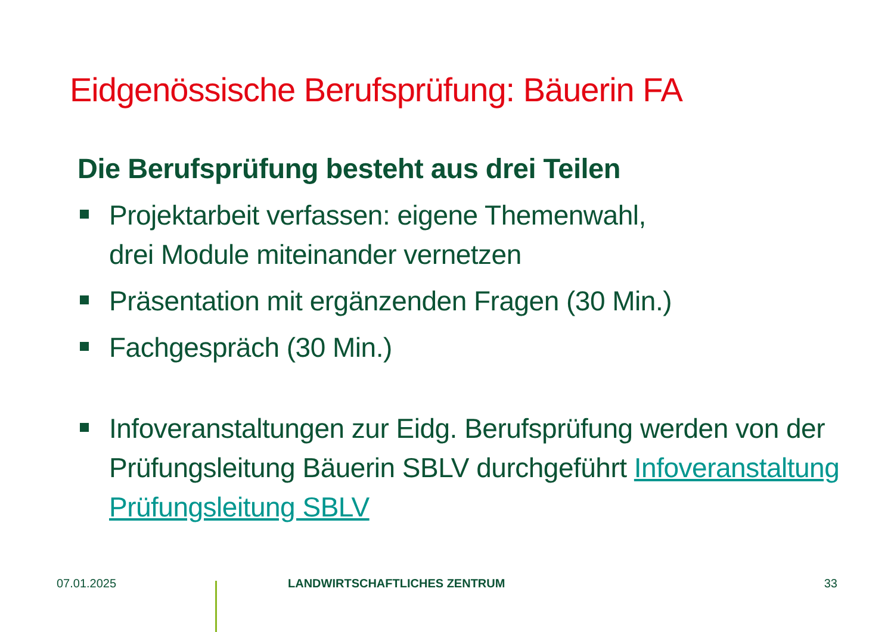Eidgenössische Berufsprüfung: Bäuerin FA
Die Berufsprüfung besteht aus drei Teilen
Projektarbeit verfassen: eigene Themenwahl,
drei Module miteinander vernetzen
Präsentation mit ergänzenden Fragen (30 Min.)
Fachgespräch (30 Min.)
Infoveranstaltungen zur Eidg. Berufsprüfung werden von der Prüfungsleitung Bäuerin SBLV durchgeführt Infoveranstaltung Prüfungsleitung SBLV
07.01.2025 LANDWIRTSCHAFTLICHES ZENTRUM 33